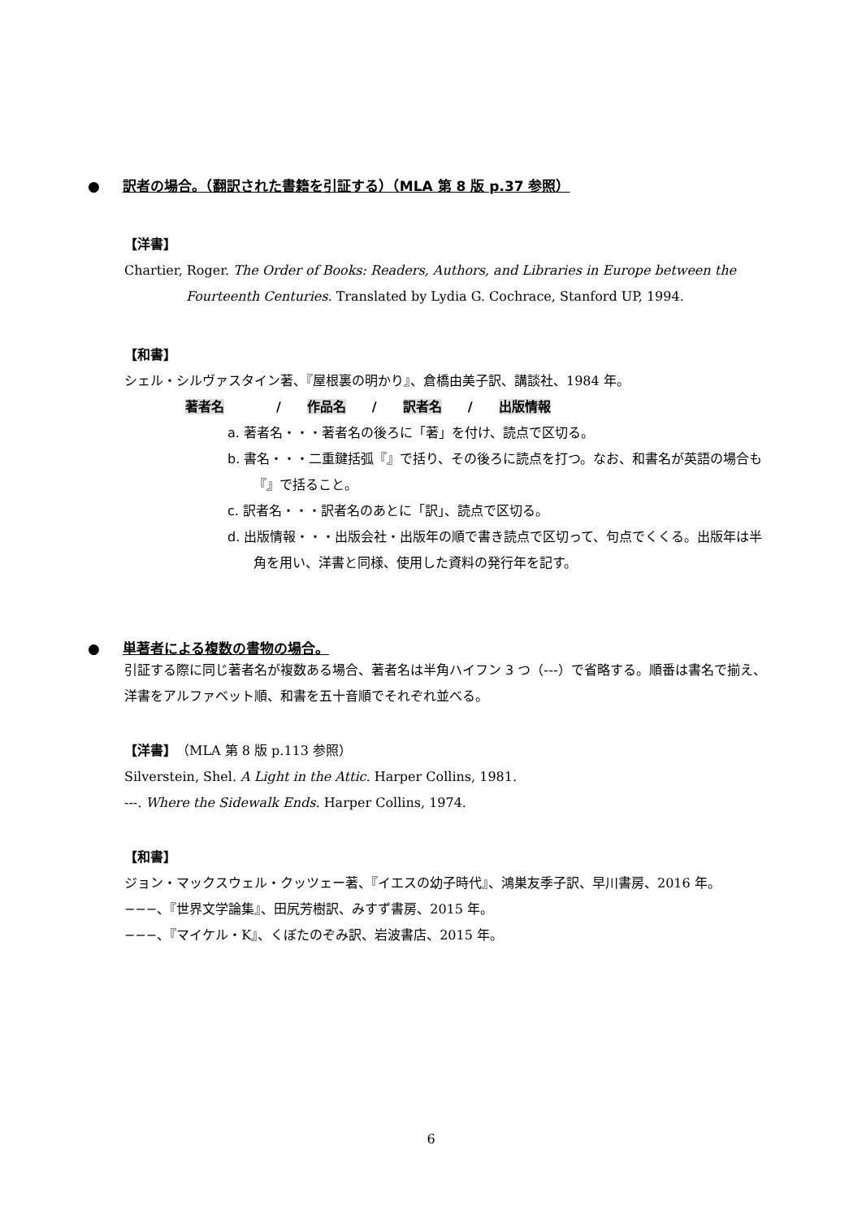● 訳者の場合。（翻訳された書籍を引証する）（MLA 第 8 版 p.37 参照）
【洋書】
Chartier, Roger. The Order of Books: Readers, Authors, and Libraries in Europe between the Fourteenth Centuries. Translated by Lydia G. Cochrace, Stanford UP, 1994.
【和書】
シェル・シルヴァスタイン著、『屋根裏の明かり』、倉橋由美子訳、講談社、1984 年。
著者名　　　　/　　作品名　　/　　訳者名　　/　　出版情報
a. 著者名・・・著者名の後ろに「著」を付け、読点で区切る。
b. 書名・・・二重鍵括弧『』で括り、その後ろに読点を打つ。なお、和書名が英語の場合も『』で括ること。
c. 訳者名・・・訳者名のあとに「訳」、読点で区切る。
d. 出版情報・・・出版会社・出版年の順で書き読点で区切って、句点でくくる。出版年は半角を用い、洋書と同様、使用した資料の発行年を記す。
● 単著者による複数の書物の場合。
引証する際に同じ著者名が複数ある場合、著者名は半角ハイフン 3 つ（---）で省略する。順番は書名で揃え、洋書をアルファベット順、和書を五十音順でそれぞれ並べる。
【洋書】（MLA 第 8 版 p.113 参照）
Silverstein, Shel. A Light in the Attic. Harper Collins, 1981.
---. Where the Sidewalk Ends. Harper Collins, 1974.
【和書】
ジョン・マックスウェル・クッツェー著、『イエスの幼子時代』、鴻巣友季子訳、早川書房、2016 年。
−−−、『世界文学論集』、田尻芳樹訳、みすず書房、2015 年。
−−−、『マイケル・K』、くぼたのぞみ訳、岩波書店、2015 年。
6